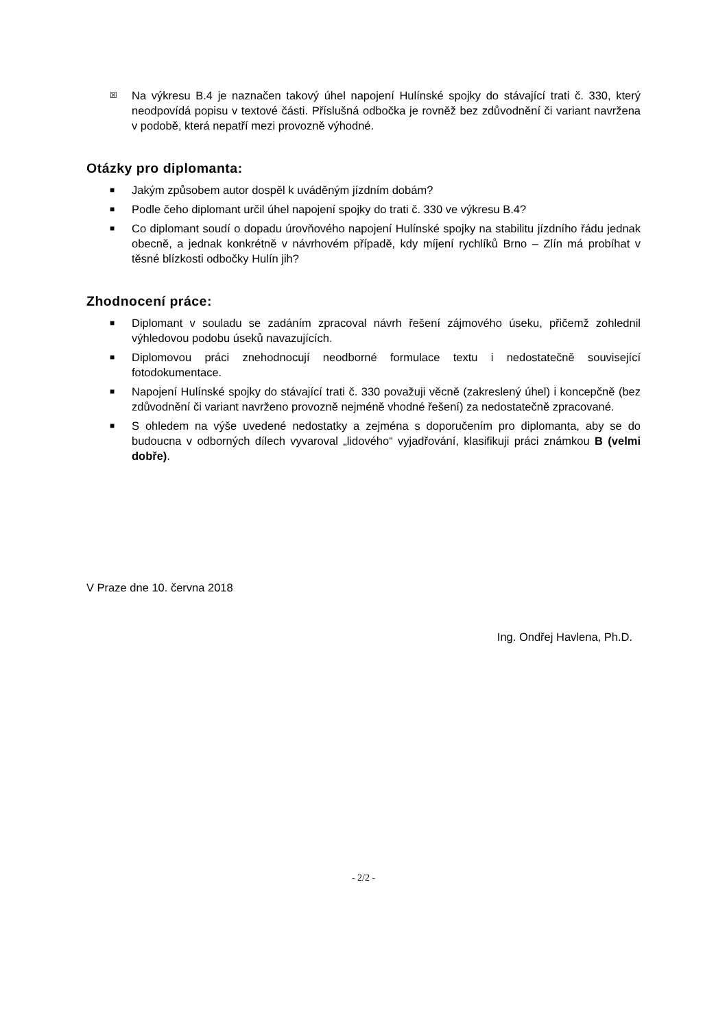☒
Na výkresu B.4 je naznačen takový úhel napojení Hulínské spojky do stávající trati č. 330, který neodpovídá popisu v textové části. Příslušná odbočka je rovněž bez zdůvodnění či variant navržena v podobě, která nepatří mezi provozně výhodné.
Otázky pro diplomanta:
■
Jakým způsobem autor dospěl k uváděným jízdním dobám?
■
Podle čeho diplomant určil úhel napojení spojky do trati č. 330 ve výkresu B.4?
■
Co diplomant soudí o dopadu úrovňového napojení Hulínské spojky na stabilitu jízdního řádu jednak obecně, a jednak konkrétně v návrhovém případě, kdy míjení rychlíků Brno – Zlín má probíhat v těsné blízkosti odbočky Hulín jih?
Zhodnocení práce:
■
Diplomant v souladu se zadáním zpracoval návrh řešení zájmového úseku, přičemž zohlednil výhledovou podobu úseků navazujících.
■
Diplomovou práci znehodnocují neodborné formulace textu i nedostatečně související fotodokumentace.
■
Napojení Hulínské spojky do stávající trati č. 330 považuji věcně (zakreslený úhel) i koncepčně (bez zdůvodnění či variant navrženo provozně nejméně vhodné řešení) za nedostatečně zpracované.
■
S ohledem na výše uvedené nedostatky a zejména s doporučením pro diplomanta, aby se do budoucna v odborných dílech vyvaroval „lidového“ vyjadřování, klasifikuji práci známkou B (velmi dobře).
V Praze dne 10. června 2018
Ing. Ondřej Havlena, Ph.D.
- 2/2 -